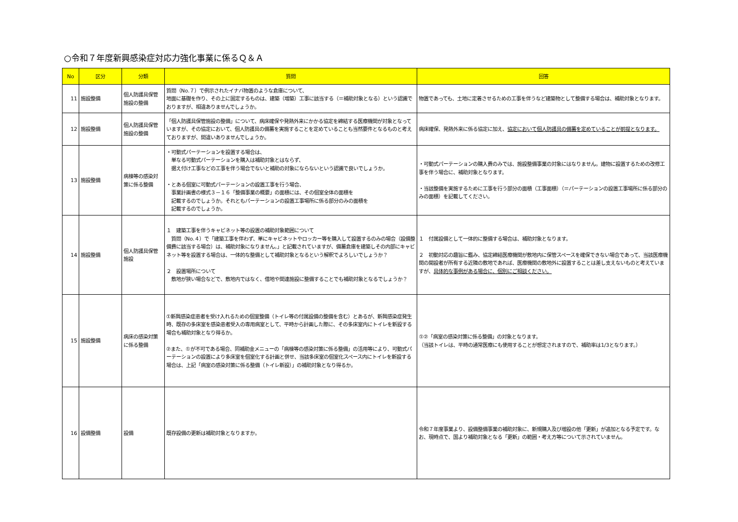○令和７年度新興感染症対応力強化事業に係るＱ＆Ａ
| No | 区分 | 分類 | 質問 | 回答 |
| --- | --- | --- | --- | --- |
| 11 | 施設整備 | 個人防護具保管施設の整備 | 質問（No.７）で例示されたイナバ物置のような倉庫について、 地面に基礎を作り、その上に固定するものは、建築（増築）工事に該当する（＝補助対象となる）という認識でおりますが、相違ありませんでしょうか。 | 物置であっても、土地に定着させるための工事を伴うなど建築物として整備する場合は、補助対象となります。 |
| 12 | 施設整備 | 個人防護具保管施設の整備 | 「個人防護具保管施設の整備」について、病床確保や発熱外来にかかる協定を締結する医療機関が対象となっていますが、その協定において、個人防護具の備蓄を実施することを定めていることも当然要件となるものと考えておりますが、間違いありませんでしょうか。 | 病床確保、発熱外来に係る協定に加え、 協定において個人防護具の備蓄を定めていることが前提となります。 |
| 13 | 施設整備 | 病棟等の感染対策に係る整備 | ・可動式パーテーションを設置する場合は、 単なる可動式パーテーションを購入は補助対象とはならず、 据え付け工事などの工事を伴う場合でないと補助の対象にならないという認識で良いでしょうか。 ・とある個室に可動式パーテーションの設置工事を行う場合、 事業計画書の様式３－１６「整備事業の概要」の面積には、その個室全体の面積を 記載するのでしょうか。それともパーテーションの設置工事場所に係る部分のみの面積を 記載するのでしょうか。 | ・可動式パーテーションの購入費のみでは、施設整備事業の対象にはなりません。建物に設置するための改修工事を伴う場合に、補助対象となります。 ・当該整備を実施するために工事を行う部分の面積（工事面積）（＝パーテーションの設置工事場所に係る部分のみの面積）を記載してください。 |
| 14 | 施設整備 | 個人防護具保管施設 | １ 建築工事を伴うキャビネット等の設置の補助対象範囲について 質問（No.４）で「建築工事を伴わず、単にキャビネットやロッカー等を購入して設置するのみの場合（設備整備費に該当する場合）は、補助対象になりません。」と記載されていますが、備蓄倉庫を建築しその内部にキャビネット等を設置する場合は、一体的な整備として補助対象となるという解釈でよろしいでしょうか？ ２ 設置場所について 敷地が狭い場合などで、敷地内ではなく、借地や関連施設に整備することでも補助対象となるでしょうか？ | １ 付属設備として一体的に整備する場合は、補助対象となります。 ２ 初動対応の趣旨に鑑み、協定締結医療機関が敷地内に保管スペースを確保できない場合であって、当該医療機関の開設者が所有する近隣の敷地であれば、医療機関の敷地外に設置することは差し支えないものと考えていますが、 具体的な事例がある場合に、個別にご相談ください。 |
| 15 | 施設整備 | 病床の感染対策に係る整備 | ①新興感染症患者を受け入れるための個室整備（トイレ等の付属設備の整備を含む）とあるが、新興感染症発生時、既存の多床室を感染患者受入の専用病室として、平時から計画した際に、その多床室内にトイレを新設する場合も補助対象となり得るか。 ②また、①が不可である場合、同補助金メニューの「病棟等の感染対策に係る整備」の活用等により、可動式パーテーションの設置により多床室を個室化する計画と併せ、当該多床室の個室化スペース内にトイレを新設する場合は、上記「病室の感染対策に係る整備（トイレ新設）」の補助対象となり得るか。 | ①②「病室の感染対策に係る整備」の対象となります。 （当該トイレは、平時の通常医療にも使用することが想定されますので、補助率は1/3となります。） |
| 16 | 設備整備 | 設備 | 既存設備の更新は補助対象となりますか。 | 令和７年度事業より、設備整備事業の補助対象に、新規購入及び増設の他「更新」が追加となる予定です。なお、現時点で、国より補助対象となる「更新」の範囲・考え方等について示されていません。 |